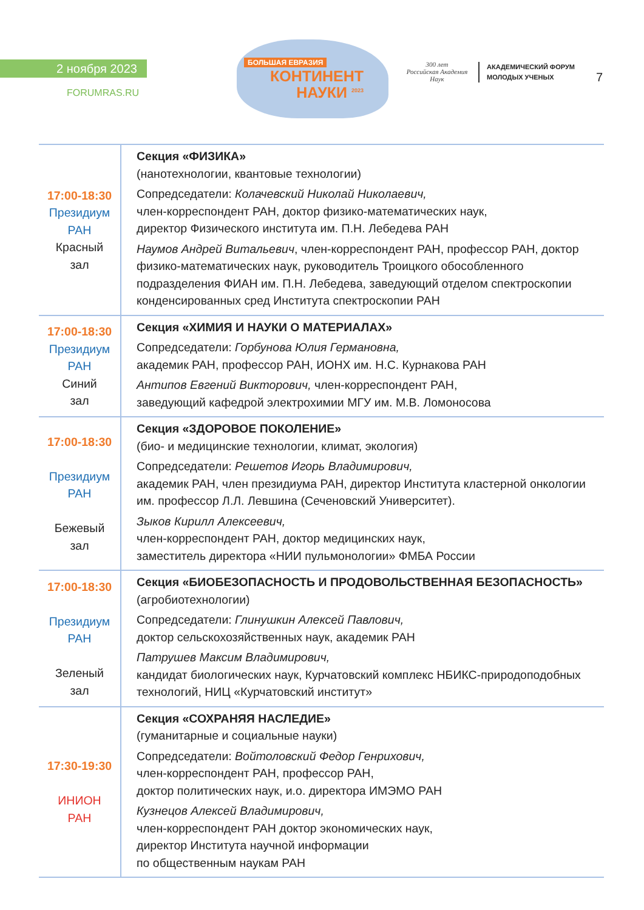2 ноября 2023
FORUMRAS.RU
БОЛЬШАЯ ЕВРАЗИЯ
КОНТИНЕНТ
НАУКИ <sup>2023</sup>
300 лет
Российская Академия Наук
АКАДЕМИЧЕСКИЙ ФОРУМ
МОЛОДЫХ УЧЕНЫХ
7
| 17:00-18:30 Президиум РАН Красный зал | Секция «ФИЗИКА» (нанотехнологии, квантовые технологии) Сопредседатели: Колачевский Николай Николаевич, член-корреспондент РАН, доктор физико-математических наук, директор Физического института им. П.Н. Лебедева РАН Наумов Андрей Витальевич , член-корреспондент РАН, профессор РАН, доктор физико-математических наук, руководитель Троицкого обособленного подразделения ФИАН им. П.Н. Лебедева, заведующий отделом спектроскопии конденсированных сред Института спектроскопии РАН |
| 17:00-18:30 Президиум РАН Синий зал | Секция «ХИМИЯ И НАУКИ О МАТЕРИАЛАХ» Сопредседатели: Горбунова Юлия Германовна, академик РАН, профессор РАН, ИОНХ им. Н.С. Курнакова РАН Антипов Евгений Викторович, член-корреспондент РАН, заведующий кафедрой электрохимии МГУ им. М.В. Ломоносова |
| 17:00-18:30 Президиум РАН Бежевый зал | Секция «ЗДОРОВОЕ ПОКОЛЕНИЕ» (био- и медицинские технологии, климат, экология) Сопредседатели: Решетов Игорь Владимирович, академик РАН, член президиума РАН, директор Института кластерной онкологии им. профессор Л.Л. Левшина (Сеченовский Университет). Зыков Кирилл Алексеевич, член-корреспондент РАН, доктор медицинских наук, заместитель директора «НИИ пульмонологии» ФМБА России |
| 17:00-18:30 Президиум РАН Зеленый зал | Секция «БИОБЕЗОПАСНОСТЬ И ПРОДОВОЛЬСТВЕННАЯ БЕЗОПАСНОСТЬ» (агробиотехнологии) Сопредседатели: Глинушкин Алексей Павлович, доктор сельскохозяйственных наук, академик РАН Патрушев Максим Владимирович, кандидат биологических наук, Курчатовский комплекс НБИКС-природоподобных технологий, НИЦ «Курчатовский институт» |
| 17:30-19:30 ИНИОН РАН | Секция «СОХРАНЯЯ НАСЛЕДИЕ» (гуманитарные и социальные науки) Сопредседатели: Войтоловский Федор Генрихович, член-корреспондент РАН, профессор РАН, доктор политических наук, и.о. директора ИМЭМО РАН Кузнецов Алексей Владимирович, член-корреспондент РАН доктор экономических наук, директор Института научной информации по общественным наукам РАН |